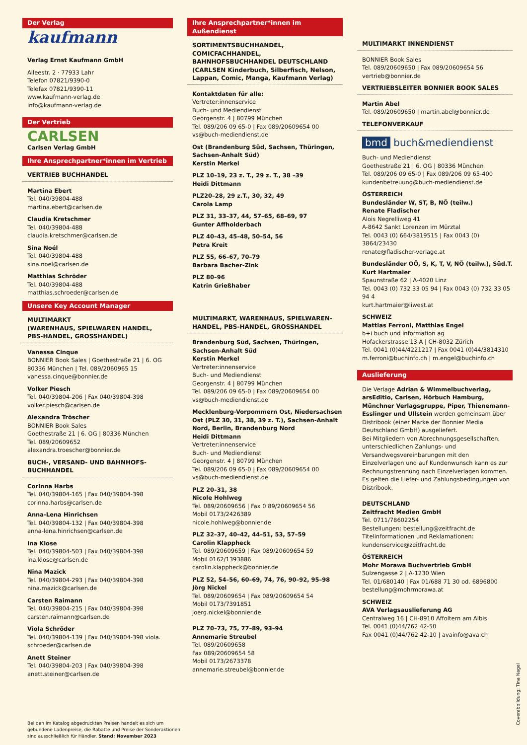Der Verlag
kaufmann
Verlag Ernst Kaufmann GmbH
Alleestr. 2 · 77933 Lahr
Telefon 07821/9390-0
Telefax 07821/9390-11
www.kaufmann-verlag.de
info@kaufmann-verlag.de
Der Vertrieb
CARLSEN
Carlsen Verlag GmbH
Ihre Ansprechpartner*innen im Vertrieb
VERTRIEB BUCHHANDEL
Martina Ebert
Tel. 040/39804-488
martina.ebert@carlsen.de
Claudia Kretschmer
Tel. 040/39804-488
claudia.kretschmer@carlsen.de
Sina Noél
Tel. 040/39804-488
sina.noel@carlsen.de
Matthias Schröder
Tel. 040/39804-488
matthias.schroeder@carlsen.de
Unsere Key Account Manager
MULTIMARKT
(WARENHAUS, SPIELWAREN HANDEL,
PBS-HANDEL, GROSSHANDEL)
Vanessa Cinque
BONNIER Book Sales | Goethestraße 21 | 6. OG
80336 München | Tel. 089/2060965 15
vanessa.cinque@bonnier.de
Volker Piesch
Tel. 040/39804-206 | Fax 040/39804-398
volker.piesch@carlsen.de
Alexandra Tröscher
BONNIER Book Sales
Goethestraße 21 | 6. OG | 80336 München
Tel. 089/20609652
alexandra.troescher@bonnier.de
BUCH-, VERSAND- UND BAHNHOFS-
BUCHHANDEL
Corinna Harbs
Tel. 040/39804-165 | Fax 040/39804-398
corinna.harbs@carlsen.de
Anna-Lena Hinrichsen
Tel. 040/39804-132 | Fax 040/39804-398
anna-lena.hinrichsen@carlsen.de
Ina Klose
Tel. 040/39804-503 | Fax 040/39804-398
ina.klose@carlsen.de
Nina Mazick
Tel. 040/39804-293 | Fax 040/39804-398
nina.mazick@carlsen.de
Carsten Raimann
Tel. 040/39804-215 | Fax 040/39804-398
carsten.raimann@carlsen.de
Viola Schröder
Tel. 040/39804-139 | Fax 040/39804-398 viola.
schroeder@carlsen.de
Anett Steiner
Tel. 040/39804-203 | Fax 040/39804-398
anett.steiner@carlsen.de
Ihre Ansprechpartner*innen im Außendienst
SORTIMENTSBUCHHANDEL, COMICFACHHANDEL, BAHNHOFSBUCHHANDEL DEUTSCHLAND (CARLSEN Kinderbuch, Silberfisch, Nelson, Lappan, Comic, Manga, Kaufmann Verlag)
Kontaktdaten für alle:
Vertreter:innenservice
Buch- und Mediendienst
Georgenstr. 4 | 80799 München
Tel. 089/206 09 65-0 | Fax 089/20609654 00
vs@buch-mediendienst.de
Ost (Brandenburg Süd, Sachsen, Thüringen, Sachsen-Anhalt Süd)
Kerstin Merkel
PLZ 10–19, 23 z. T., 29 z. T., 38 –39
Heidi Dittmann
PLZ20–28, 29 z.T., 30, 32, 49
Carola Lamp
PLZ 31, 33–37, 44, 57–65, 68–69, 97
Gunter Affholderbach
PLZ 40–43, 45–48, 50–54, 56
Petra Kreit
PLZ 55, 66–67, 70–79
Barbara Bacher-Zink
PLZ 80–96
Katrin Grießhaber
MULTIMARKT, WARENHAUS, SPIELWAREN-HANDEL, PBS-HANDEL, GROSSHANDEL
Brandenburg Süd, Sachsen, Thüringen, Sachsen-Anhalt Süd
Kerstin Merkel
Vertreter:innenservice
Buch- und Mediendienst
Georgenstr. 4 | 80799 München
Tel. 089/206 09 65-0 | Fax 089/20609654 00
vs@buch-mediendienst.de
Mecklenburg-Vorpommern Ost, Niedersachsen Ost (PLZ 30, 31, 38, 39 z. T.), Sachsen-Anhalt Nord, Berlin, Brandenburg Nord
Heidi Dittmann
Vertreter:innenservice
Buch- und Mediendienst
Georgenstr. 4 | 80799 München
Tel. 089/206 09 65-0 | Fax 089/20609654 00
vs@buch-mediendienst.de
PLZ 20–31, 38
Nicole Hohlweg
Tel. 089/20609656 | Fax 0 89/20609654 56
Mobil 0173/2426389
nicole.hohlweg@bonnier.de
PLZ 32–37, 40–42, 44–51, 53, 57–59
Carolin Klappheck
Tel. 089/20609659 | Fax 089/20609654 59
Mobil 0162/1393886
carolin.klappheck@bonnier.de
PLZ 52, 54–56, 60–69, 74, 76, 90–92, 95–98
Jörg Nickel
Tel. 089/20609654 | Fax 089/20609654 54
Mobil 0173/7391851
joerg.nickel@bonnier.de
PLZ 70–73, 75, 77–89, 93–94
Annemarie Streubel
Tel. 089/20609658
Fax 089/20609654 58
Mobil 0173/2673378
annemarie.streubel@bonnier.de
MULTIMARKT INNENDIENST
BONNIER Book Sales
Tel. 089/20609650 | Fax 089/20609654 56
vertrieb@bonnier.de
VERTRIEBSLEITER BONNIER BOOK SALES
Martin Abel
Tel. 089/20609650 | martin.abel@bonnier.de
TELEFONVERKAUF
bmd buch&mediendienst
Buch- und Mediendienst
Goethestraße 21 | 6. OG | 80336 München
Tel. 089/206 09 65-0 | Fax 089/206 09 65-400
kundenbetreuung@buch-mediendienst.de
ÖSTERREICH
Bundesländer W, ST, B, NÖ (teilw.)
Renate Fladischer
Alois Negrelliweg 41
A-8642 Sankt Lorenzen im Mürztal
Tel. 0043 (0) 664/3819515 | Fax 0043 (0) 3864/23430
renate@fladischer-verlage.at
Bundesländer OÖ, S, K, T, V, NÖ (teilw.), Süd.T.
Kurt Hartmaier
Spaunstraße 62 | A-4020 Linz
Tel. 0043 (0) 732 33 05 94 | Fax 0043 (0) 732 33 05 94 4
kurt.hartmaier@liwest.at
SCHWEIZ
Mattias Ferroni, Matthias Engel
b+i buch und information ag
Hofackerstrasse 13 A | CH-8032 Zürich
Tel. 0041 (0)44/4221217 | Fax 0041 (0)44/3814310
m.ferroni@buchinfo.ch | m.engel@buchinfo.ch
Auslieferung
Die Verlage Adrian & Wimmelbuchverlag, arsEditio, Carlsen, Hörbuch Hamburg, Münchner Verlagsgruppe, Piper, Thienemann-Esslinger und Ullstein werden gemeinsam über Distribook (einer Marke der Bonnier Media Deutschland GmbH) ausgeliefert.
Bei Mitgliedern von Abrechnungsgesellschaften, unterschiedlichen Zahlungs- und Versandwegsvereinbarungen mit den Einzelverlagen und auf Kundenwunsch kann es zur Rechnungstrennung nach Einzelverlagen kommen. Es gelten die Liefer- und Zahlungsbedingungen von Distribook.
DEUTSCHLAND
Zeitfracht Medien GmbH
Tel. 0711/78602254
Bestellungen: bestellung@zeitfracht.de
Titelinformationen und Reklamationen:
kundenservice@zeitfracht.de
ÖSTERREICH
Mohr Morawa Buchvertrieb GmbH
Sulzengasse 2 | A-1230 Wien
Tel. 01/680140 | Fax 01/688 71 30 od. 6896800
bestellung@mohrmorawa.at
SCHWEIZ
AVA Verlagsauslieferung AG
Centralweg 16 | CH-8910 Affoltern am Albis
Tel. 0041 (0)44/762 42-50
Fax 0041 (0)44/762 42-10 | avainfo@ava.ch
Bei den im Katalog abgedruckten Preisen handelt es sich um gebundene Ladenpreise, die Rabatte und Preise der Sonderaktionen sind ausschließlich für Händler. Stand: November 2023
Coverabbildung: Tina Nagel